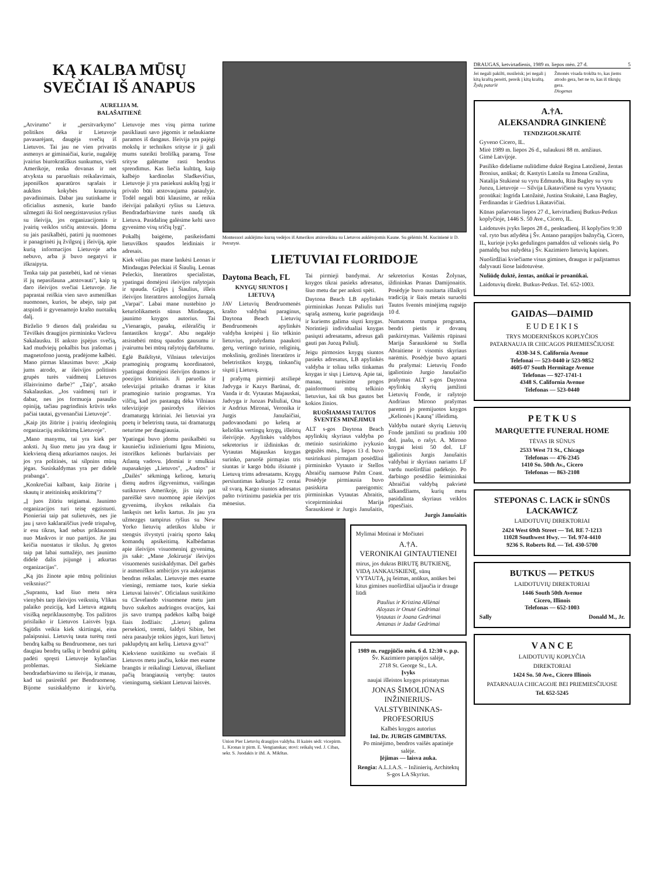KĄ KALBA MŪSŲ SVEČIAI IŠ ANAPUS
AURELIJA M.
BALAŠAITIENĖ
„Atvirumo" ir „persitvarkymo" politikos dėka ir Lietuvoje pavasarėjant, daugėja svečių iš Lietuvos. Tai jau ne vien privatūs asmenys ar giminaičiai, kurie, nugalėję įvairius biurokratiškus sunkumus, vieši Amerikoje, renka dovanas ir net atvyksta su paruoštais reikalavimais, japoniškos aparatūros sąrašais ir aukštos kokybės krautuvių pavadinimais. Dabar jau sutinkame ir oficialius asmenis, kurie bando užmegzti iki šiol neegzistavusius ryšius su išeivija, jos organizacijomis ir įvairių veiklos sričių atstovais. Įdomu su jais pasikalbėti, patirti jų nuomones ir panagrinėti jų žvilgsnį į išeiviją, apie kurią informacijos Lietuvoje arba nebuvo, arba ji buvo negatyvi ir iškraipyta.
Tenka taip pat pastebėti, kad nė vienas iš jų nepasišauna „atstovauti", kaip tą daro išeivijos svečiai Lietuvoje. Jie paprastai reiškia vien savo asmeniškas nuomones, kurios, be abejo, taip pat atspindi ir gyvenamojo krašto nuotaikų dalį.
Birželio 9 dienos dalį praleidau su Tėviškės draugijos pirmininku Vaclovu Sakalausku. Iš anksto įspėjus svečią, kad mudviejų pokalbis bus įrašomas į magnetofono juostą, pradėjome kalbėti. Mano pirmas klausimas buvo: „Kaip jums atrodo, ar išeivijos politinės grupės turės vaidmenį Lietuvos išlaisvinimo darbe?" „Taip", atsako Sakalauskas. „Jos vaidmenį turi ir dabar, nes jos formuoja pasaulio opiniją, tačiau pagrindinis krūvis teks pačiai tautai, gyvenančiai Lietuvoje".
„Kaip jūs žiūrite į įvairių ideologinių organizacijų atsikūrimą Lietuvoje".
„Mano manymu, tai yra kiek per anksti. Jų šiuo metu jau yra daug ir kiekvieną dieną atkuriamos naujos. Jei jos yra politinės, tai silpnins mūsų jėgas. Susiskaldymas yra per didelė prabanga".
„Konkrečiai kalbant, kaip žiūrite į skautų ir ateitininkų atsikūrimą"?
„Į juos žiūriu teigiamai. Jaunimo organizacijos turi teisę egzistuoti. Pionieriai taip pat sulietuvės, nes jie jau į savo kaklaraiščius įvedė trispalvę, ir esu tikras, kad nebus priklausomi nuo Maskvos ir nuo partijos. Jie jau keičia nuostatus ir tikslus. Jų gretos taip pat labai sumažėjo, nes jaunimo didelė dalis įsijungė į atkurtas organizacijas".
„Ką jūs žinote apie mūsų politinius veiksnius?"
„Suprantu, kad šiuo metu nėra vienybės tarp išeivijos veiksnių. Vlikas palaiko poziciją, kad Lietuva atgautų visišką nepriklausomybę. Tos pažiūros prisilaiko ir Lietuvos Laisvės lyga. Sąjūdis veikia kiek skirtingai, eina palaipsniui. Lietuvių tauta turėtų rasti bendrą kalbą su Bendruomene, nes turi daugiau bendrų taškų ir bendrai galėtų padėti spręsti Lietuvoje kylančias problemas. Siekiame bendradarbiavimo su išeivija, ir manau, kad tai pasireikš per Bendruomenę. Bijome susiskaldymo ir kivirčų. Lietuvoje mes visų pirma turime pasikliauti savo jėgomis ir nelaukiame paramos iš dangaus. Išeivija yra pajėgi mokslų ir technikos srityse ir ji gali mums suteikti brolišką paramą. Tose srityse galėtume rasti bendrus sprendimus. Kas liečia kultūrą, kaip kalbėjo kardinolas Sladkevičius, Lietuvoje ji yra pasiekusi aukštą lygį ir privalo būti atstovaujama pasaulyje. Todėl negali būti klausimo, ar reikia išeivijai palaikyti ryšius su Lietuva. Bendradarbiavime turės naudą tik Lietuva. Pasidalinę galėsime kelti savo gyvenimo visų sričių lygį".
Pokalbį baigėme, pasikeisdami lietuviškos spaudos leidiniais ir adresais.
Kiek vėliau pas mane lankėsi Leonas ir Mindaugas Peleckiai iš Šiaulių. Leonas Peleckis, literatūros specialistas, ypatingai domėjosi išeivijos rašytojais ir spauda. Grįžęs į Šiaulius, išleis išeivijos literatūros antologijos žurnalą „Varpai". Labai mane nustebino jo keturiolikametis sūnus Mindaugas, jaunimo knygos autorius. Tai „Vienaragis, pasakų, eilėraščių ir fantastikos knyga". Abu negalėjo atsistebėti mūsų spaudos gausumu ir įvairumu bei mūsų rašytojų darbštumu.
Eglė Baikštytė, Vilniaus televizijos pramoginių programų koordinatorė, ypatingai domėjosi išeivijos dramos ir poezijos kūriniais. Ji paruošia ir televizijai pritaiko dramas ir kitas pramoginio turinio programas. Yra vilčių, kad jos pastangų dėka Vilniaus televizijoje pasirodys išeivios dramaturgų kūriniai. Jei lietuviai yra poetų ir beletristų tauta, tai dramaturgų neturime per daugiausia.
Ypatingai buvo įdomu pasikalbėti su kauniečiu inžinieriumi Ignu Miniotu, istoriškos kelionės burlaiviais per Atlantą vadovu. Įdomiai ir smulkiai nupasakojęs „Lietuvos", „Audros" ir „Dailės" sėkmingą kelionę, keturių dienų audros išgyvenimus, vaišingas sutiktuves Amerikoje, jis taip pat pareiškė savo nuomonę apie išeivijos gyvenimą, išvykos reikalais čia lankęsis net kelis kartus. Jis jau yra užmezgęs tampirus ryšius su New Yorko lietuvių atletikos klubu ir stengsis išvystyti įvairių sporto šakų komandų apsikeitimą. Kalbėdamas apie išeivijos visuomeninį gyvenimą, jis sakė: „Mane ,šokiruoja' išeivijos visuomenės susiskaldymas. Dėl garbės ir asmeniškos ambicijos yra aukojamas bendras reikalas. Lietuvoje mes esame vieningi, remiame tuos, kurie siekia Lietuvai laisvės". Oficialaus susitikimo su Clevelando visuomene metu jam buvo sukeltos audringos ovacijos, kai jis savo trumpą padėkos kalbą baigė šiais žodžiais: „Lietuvį galima persekioti, tremti, šaldyti Sibire, bet nėra pasaulyje tokios jėgos, kuri lietuvį paklupdytų ant kelių. Lietuva gyva!"
Kiekvieno susitikimo su svečiais iš Lietuvos metu jaučiu, kokie mes esame brangūs ir reikalingi Lietuvai, iškeliant pačią brangiausią vertybę: tautos vieningumą, siekiant Lietuvai laisvės.
Montessori auklėjimo kursų vedėjos iš Amerikos atsisveikina su Lietuvos auklėtojomis Kaune. Su gėlėmis M. Kucinienė ir D. Petrutytė.
LIETUVIAI FLORIDOJE
Daytona Beach, FL
KNYGŲ SIUNTOS Į LIETUVĄ
JAV Lietuvių Bendruomenės krašto valdybai paraginus, Daytona Beach Lietuvių Bendruomenės apylinkės valdyba kreipėsi į šio telkinio lietuvius, prašydama paaukoti gerų, vertingo turinio, religinių, mokslinių, grožinės literatūros ir beletristikos knygų, tinkančių siųsti į Lietuvą.
Į prašymą pirmieji atsiliepė Jadvyga ir Kazys Barūnai, dr. Vanda ir dr. Vytautas Majauskai, Jadvyga ir Juozas Paliuliai, Ona ir Andrius Mironai, Veronika ir Jurgis Janušaičiai, padovanodami po keletą ar keliolika vertingų knygų, išleistų išeivijoje. Apylinkės valdybos sekretorius ir iždininkas dr. Vytautas Majauskas knygas surinko, paruošė pirmąsias tris siuntas ir kargo būdu išsiuntė į Lietuvą trims adresatams. Knygų persiuntimas kaštuoja 72 centai už svarą. Kargo siuntos adresatus pašto tvirtinimu pasiekia per tris mėnesius.
Tai pirmieji bandymai. Ar knygos tikrai pasieks adresatus, šiuo metu dar per anksti spėti.
Daytona Beach LB apylinkės pirmininkas Juozas Paliulis turi sąrašą asmenų, kurie pageidauja ir kuriems galima siųsti knygas. Norintieji individualiai knygas pasiųsti adresatams, adresus gali gauti pas Juozą Paliulį.
Jeigu pirmosios knygų siuntos pasieks adresatus, LB apylinkės valdyba ir toliau telks tinkamas knygas ir siųs į Lietuvą. Apie tai, manau, turėsime progos painformuoti mūsų telkinio lietuvius, kai tik bus gautos bet kokios žinios.
RUOŠIAMASI TAUTOS ŠVENTĖS MINĖJIMUI
ALT s-gos Daytona Beach apylinkių skyriaus valdyba po metinio susirinkimo įvykusio gegužės mėn., liepos 13 d. buvo susirinkusi pirmajam posėdžiui pirmininko Vytauto ir Stellos Abraičių namuose Palm Coast. Posėdyje pirmiausia buvo pasiskirta pareigomis: pirmininkas Vytautas Abraitis, vicepirmininkai Marija Šarauskienė ir Jurgis Janušaitis, sekretorius Kostas Žolynas, iždininkas Pranas Damijonaitis. Posėdyje buvo nusitarta išlaikyti tradiciją ir šiais metais suruošti Tautos šventės minėjimą rugsėjo 10 d.
Numatoma trumpa programa, bendri pietūs ir dovanų paskirstymas. Vaišėmis rūpinasi Marija Šarauskienė su Stella Abraitiene ir visomis skyriaus narėmis. Posėdyje buvo aptarti du prašymai: Lietuvių Fondo įgaliotinio Jurgio Janušaičio prašymas ALT s-gos Daytona apylinkių skyrių įamžinti Lietuvių Fonde, ir rašytojo Andriaus Mirono prašymas paremti jo premijuotos knygos „Kelionės į Kauną" išleidimą.
Valdyba nutarė skyrių Lietuvių Fonde įamžinti su pradiniu 100 dol. įnašu, o rašyt. A. Mirono knygai leisti 50 dol. LF įgaliotinis Jurgis Janušaitis valdybai ir skyriaus nariams LF vardu nuoširdžiai padėkojo. Po darbingo posėdžio šeimininkai Abraičiai valdybą pakvietė užkandžiams, kurių metu pasidalinta skyriaus veiklos rūpesčiais.
Jurgis Janušaitis
Union Pier Lietuvių draugijos valdyba. Iš kairės sėdi: vicepirm. L. Kronas ir pirm. E. Vengianskas; stovi: reikalų ved. J. Cibas, sekr. S. Juodakis ir ižd. A. Mikštas.
Mylimai Motinai ir Močiutei
A.†A.
VERONIKAI GINTAUTIENEI
mirus, jos dukras BIRUTĘ BUTKIENĘ, VIDĄ JANKAUSKIENĘ, sūnų VYTAUTĄ, jų šeimas, anūkus, anūkes bei kitus gimines nuoširdžiai užjaučia ir drauge liūdi
Paulius ir Kristina Alšėnai
Aloyzas ir Onutė Gedrimai
Vytautas ir Joana Gedrimai
Antanas ir Jadzė Gedrimai
1989 m. rugpjūčio mėn. 6 d. 12:30 v. p.p.
Šv. Kazimiero parapijos salėje,
2718 St. George St., LA.
Įvyks
naujai išleistos knygos pristatymas
JONAS ŠIMOLIŪNAS
INŽINIERIUS-VALSTYBININKAS-PROFESORIUS
Kalbės knygos autorius
Inž. Dr. JURGIS GIMBUTAS.
Po minėjimo, bendros vaišės apatinėje salėje.
Įėjimas — laisva auka.
Rengia: A.L.I.A.S. – Inžinierių, Architektų S-gos LA Skyrius.
DRAUGAS, ketvirtadienis, 1989 m. liepos mėn. 27 d. 5
Jei negali pakilti, nusileisk; jei negali į kitą kraštą pereiti, pereik į kitą kraštą.
Žydų patarlė
Žmonės visada trokšta to, kas jiems atrodo gera, bet ne to, kas iš tikrųjų gera.
Diogenas
A.†A.
ALEKSANDRA GINKIENĖ
TENDZIGOLSKAITĖ
Gyveno Cicero, IL.
Mirė 1989 m. liepos 26 d., sulaukusi 88 m. amžiaus.
Gimė Latvijoje.
Pasiliko dideliame nuliūdime duktė Regina Latožienė, žentas Bronius, anūkai; dr. Kastytis Latoža su žmona Gražina, Natalija Stukienė su vyru Edmundu, Rita Bagley su vyru Juozu, Lietuvoje — Silvija Likatavičienė su vyru Vytautu; pronūkai: Ingrida Latožaitė, Justina Stukaitė, Lana Bagley, Ferdinandas ir Giedrius Likatavičiai.
Kūnas pašarvotas liepos 27 d., ketvirtadienį Butkus-Petkus koplyčioje, 1446 S. 50 Ave., Cicero, IL.
Laidotuvės įvyks liepos 28 d., penktadienį. Iš koplyčios 9:30 val. ryto bus atlydėta į Šv. Antano parapijos bažnyčią, Cicero, IL, kurioje įvyks gedulingos pamaldos už velionės sielą. Po pamaldų bus nulydėta į Šv. Kazimiero lietuvių kapines.
Nuoširdžiai kviečiame visus gimines, draugus ir pažįstamus dalyvauti šiose laidotuvėse.
Nuliūdę duktė, žentas, anūkai ir proanūkai.
Laidotuvių direkt. Butkus-Petkus. Tel. 652-1003.
GAIDAS—DAIMID
E U D E I K I S
TRYS MODERNIŠKOS KOPLYČIOS
PATARNAUJA IR CHICAGOS PRIEMIESČIUOSE
4330-34 S. California Avenue
Telefonai — 523-0440 ir 523-9852
4605-07 South Hermitage Avenue
Telefonas — 927-1741-1
4348 S. California Avenue
Telefonas — 523-0440
P E T K U S
MARQUETTE FUNERAL HOME
TĖVAS IR SŪNUS
2533 West 71 St., Chicago
Telefonas — 476-2345
1410 So. 50th Av., Cicero
Telefonas — 863-2108
STEPONAS C. LACK ir SŪNŪS
LACKAWICZ
LAIDOTUVIŲ DIREKTORIAI
2424 West 69th Street — Tel. RE 7-1213
11028 Southwest Hwy. — Tel. 974-4410
9236 S. Roberts Rd. — Tel. 430-5700
BUTKUS — PETKUS
LAIDOTUVIŲ DIREKTORIAI
1446 South 50th Avenue
Cicero, Illinois
Telefonas — 652-1003
Sally Donald M., Jr.
V A N C E
LAIDOTUVIŲ KOPLYČIA
DIREKTORIAI
1424 So. 50 Ave., Cicero Illinois
PATARNAUJA CHICAGOJE BEI PRIEMIESČIUOSE
Tel. 652-5245